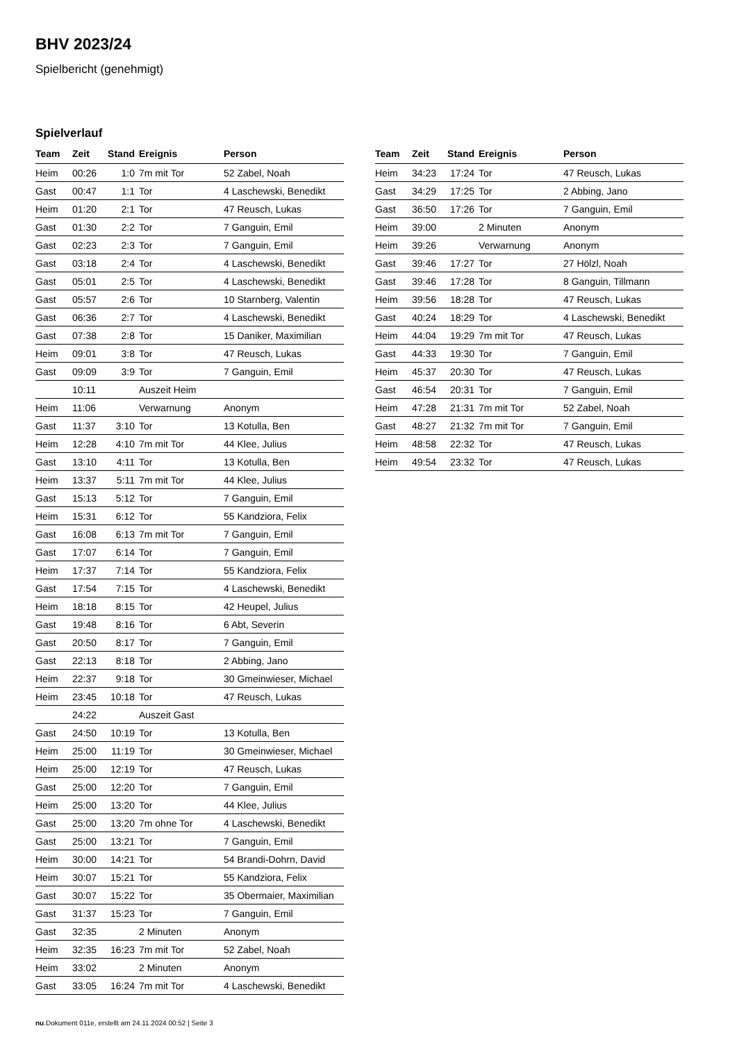BHV 2023/24
Spielbericht (genehmigt)
Spielverlauf
| Team | Zeit | Stand | Ereignis | Person |
| --- | --- | --- | --- | --- |
| Heim | 00:26 | 1:0 | 7m mit Tor | 52 Zabel, Noah |
| Gast | 00:47 | 1:1 | Tor | 4 Laschewski, Benedikt |
| Heim | 01:20 | 2:1 | Tor | 47 Reusch, Lukas |
| Gast | 01:30 | 2:2 | Tor | 7 Ganguin, Emil |
| Gast | 02:23 | 2:3 | Tor | 7 Ganguin, Emil |
| Gast | 03:18 | 2:4 | Tor | 4 Laschewski, Benedikt |
| Gast | 05:01 | 2:5 | Tor | 4 Laschewski, Benedikt |
| Gast | 05:57 | 2:6 | Tor | 10 Starnberg, Valentin |
| Gast | 06:36 | 2:7 | Tor | 4 Laschewski, Benedikt |
| Gast | 07:38 | 2:8 | Tor | 15 Daniker, Maximilian |
| Heim | 09:01 | 3:8 | Tor | 47 Reusch, Lukas |
| Gast | 09:09 | 3:9 | Tor | 7 Ganguin, Emil |
| | 10:11 | | Auszeit Heim | |
| Heim | 11:06 | | Verwarnung | Anonym |
| Gast | 11:37 | 3:10 | Tor | 13 Kotulla, Ben |
| Heim | 12:28 | 4:10 | 7m mit Tor | 44 Klee, Julius |
| Gast | 13:10 | 4:11 | Tor | 13 Kotulla, Ben |
| Heim | 13:37 | 5:11 | 7m mit Tor | 44 Klee, Julius |
| Gast | 15:13 | 5:12 | Tor | 7 Ganguin, Emil |
| Heim | 15:31 | 6:12 | Tor | 55 Kandziora, Felix |
| Gast | 16:08 | 6:13 | 7m mit Tor | 7 Ganguin, Emil |
| Gast | 17:07 | 6:14 | Tor | 7 Ganguin, Emil |
| Heim | 17:37 | 7:14 | Tor | 55 Kandziora, Felix |
| Gast | 17:54 | 7:15 | Tor | 4 Laschewski, Benedikt |
| Heim | 18:18 | 8:15 | Tor | 42 Heupel, Julius |
| Gast | 19:48 | 8:16 | Tor | 6 Abt, Severin |
| Gast | 20:50 | 8:17 | Tor | 7 Ganguin, Emil |
| Gast | 22:13 | 8:18 | Tor | 2 Abbing, Jano |
| Heim | 22:37 | 9:18 | Tor | 30 Gmeinwieser, Michael |
| Heim | 23:45 | 10:18 | Tor | 47 Reusch, Lukas |
| | 24:22 | | Auszeit Gast | |
| Gast | 24:50 | 10:19 | Tor | 13 Kotulla, Ben |
| Heim | 25:00 | 11:19 | Tor | 30 Gmeinwieser, Michael |
| Heim | 25:00 | 12:19 | Tor | 47 Reusch, Lukas |
| Gast | 25:00 | 12:20 | Tor | 7 Ganguin, Emil |
| Heim | 25:00 | 13:20 | Tor | 44 Klee, Julius |
| Gast | 25:00 | 13:20 | 7m ohne Tor | 4 Laschewski, Benedikt |
| Gast | 25:00 | 13:21 | Tor | 7 Ganguin, Emil |
| Heim | 30:00 | 14:21 | Tor | 54 Brandi-Dohrn, David |
| Heim | 30:07 | 15:21 | Tor | 55 Kandziora, Felix |
| Gast | 30:07 | 15:22 | Tor | 35 Obermaier, Maximilian |
| Gast | 31:37 | 15:23 | Tor | 7 Ganguin, Emil |
| Gast | 32:35 | | 2 Minuten | Anonym |
| Heim | 32:35 | 16:23 | 7m mit Tor | 52 Zabel, Noah |
| Heim | 33:02 | | 2 Minuten | Anonym |
| Gast | 33:05 | 16:24 | 7m mit Tor | 4 Laschewski, Benedikt |
| Team | Zeit | Stand | Ereignis | Person |
| --- | --- | --- | --- | --- |
| Heim | 34:23 | 17:24 | Tor | 47 Reusch, Lukas |
| Gast | 34:29 | 17:25 | Tor | 2 Abbing, Jano |
| Gast | 36:50 | 17:26 | Tor | 7 Ganguin, Emil |
| Heim | 39:00 | | 2 Minuten | Anonym |
| Heim | 39:26 | | Verwarnung | Anonym |
| Gast | 39:46 | 17:27 | Tor | 27 Hölzl, Noah |
| Gast | 39:46 | 17:28 | Tor | 8 Ganguin, Tillmann |
| Heim | 39:56 | 18:28 | Tor | 47 Reusch, Lukas |
| Gast | 40:24 | 18:29 | Tor | 4 Laschewski, Benedikt |
| Heim | 44:04 | 19:29 | 7m mit Tor | 47 Reusch, Lukas |
| Gast | 44:33 | 19:30 | Tor | 7 Ganguin, Emil |
| Heim | 45:37 | 20:30 | Tor | 47 Reusch, Lukas |
| Gast | 46:54 | 20:31 | Tor | 7 Ganguin, Emil |
| Heim | 47:28 | 21:31 | 7m mit Tor | 52 Zabel, Noah |
| Gast | 48:27 | 21:32 | 7m mit Tor | 7 Ganguin, Emil |
| Heim | 48:58 | 22:32 | Tor | 47 Reusch, Lukas |
| Heim | 49:54 | 23:32 | Tor | 47 Reusch, Lukas |
nu.Dokument 011e, erstellt am 24.11.2024 00:52 | Seite 3